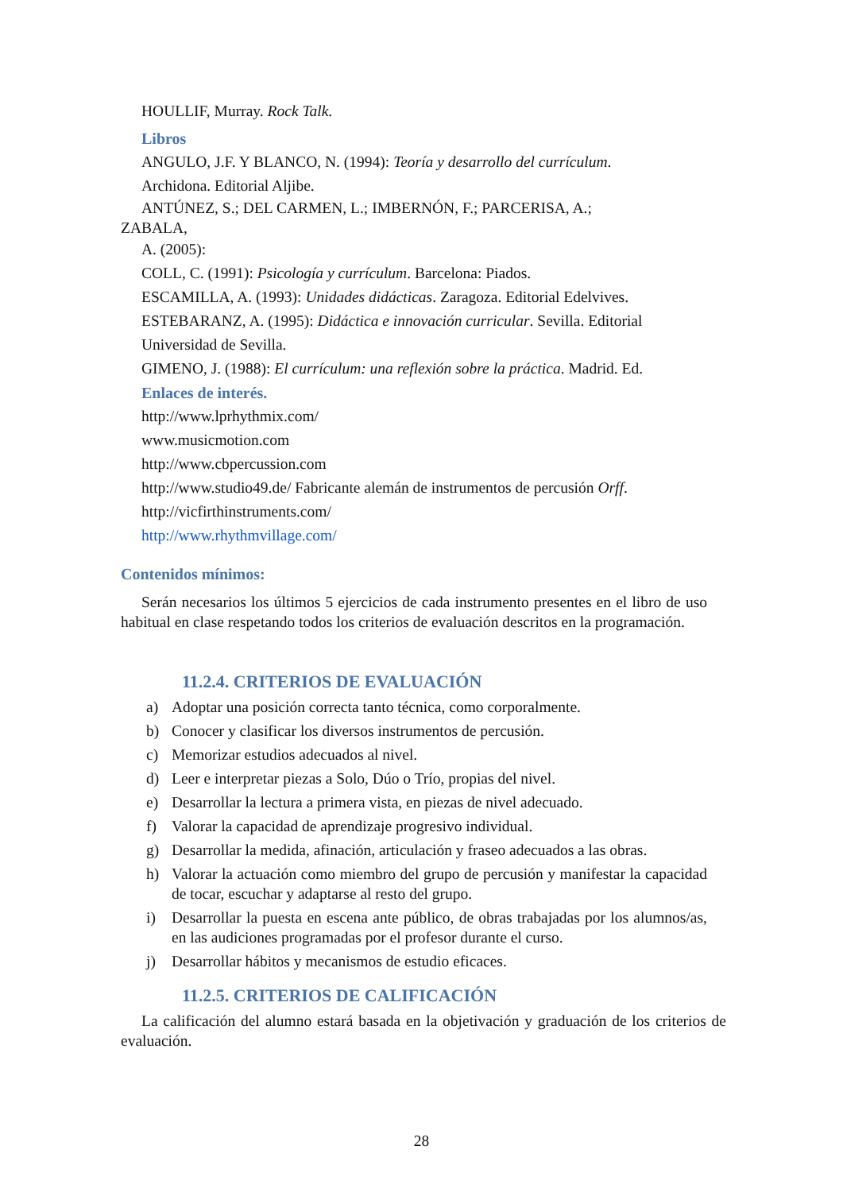HOULLIF, Murray. Rock Talk.
Libros
ANGULO, J.F. Y BLANCO, N. (1994): Teoría y desarrollo del currículum.
Archidona. Editorial Aljibe.
ANTÚNEZ, S.; DEL CARMEN, L.; IMBERNÓN, F.; PARCERISA, A.;
ZABALA,
A. (2005):
COLL, C. (1991): Psicología y currículum. Barcelona: Piados.
ESCAMILLA, A. (1993): Unidades didácticas. Zaragoza. Editorial Edelvives.
ESTEBARANZ, A. (1995): Didáctica e innovación curricular. Sevilla. Editorial
Universidad de Sevilla.
GIMENO, J. (1988): El currículum: una reflexión sobre la práctica. Madrid. Ed.
Enlaces de interés.
http://www.lprhythmix.com/
www.musicmotion.com
http://www.cbpercussion.com
http://www.studio49.de/ Fabricante alemán de instrumentos de percusión Orff.
http://vicfirthinstruments.com/
http://www.rhythmvillage.com/
Contenidos mínimos:
Serán necesarios los últimos 5 ejercicios de cada instrumento presentes en el libro de uso habitual en clase respetando todos los criterios de evaluación descritos en la programación.
11.2.4. CRITERIOS DE EVALUACIÓN
a) Adoptar una posición correcta tanto técnica, como corporalmente.
b) Conocer y clasificar los diversos instrumentos de percusión.
c) Memorizar estudios adecuados al nivel.
d) Leer e interpretar piezas a Solo, Dúo o Trío, propias del nivel.
e) Desarrollar la lectura a primera vista, en piezas de nivel adecuado.
f) Valorar la capacidad de aprendizaje progresivo individual.
g) Desarrollar la medida, afinación, articulación y fraseo adecuados a las obras.
h) Valorar la actuación como miembro del grupo de percusión y manifestar la capacidad de tocar, escuchar y adaptarse al resto del grupo.
i) Desarrollar la puesta en escena ante público, de obras trabajadas por los alumnos/as, en las audiciones programadas por el profesor durante el curso.
j) Desarrollar hábitos y mecanismos de estudio eficaces.
11.2.5. CRITERIOS DE CALIFICACIÓN
La calificación del alumno estará basada en la objetivación y graduación de los criterios de evaluación.
28